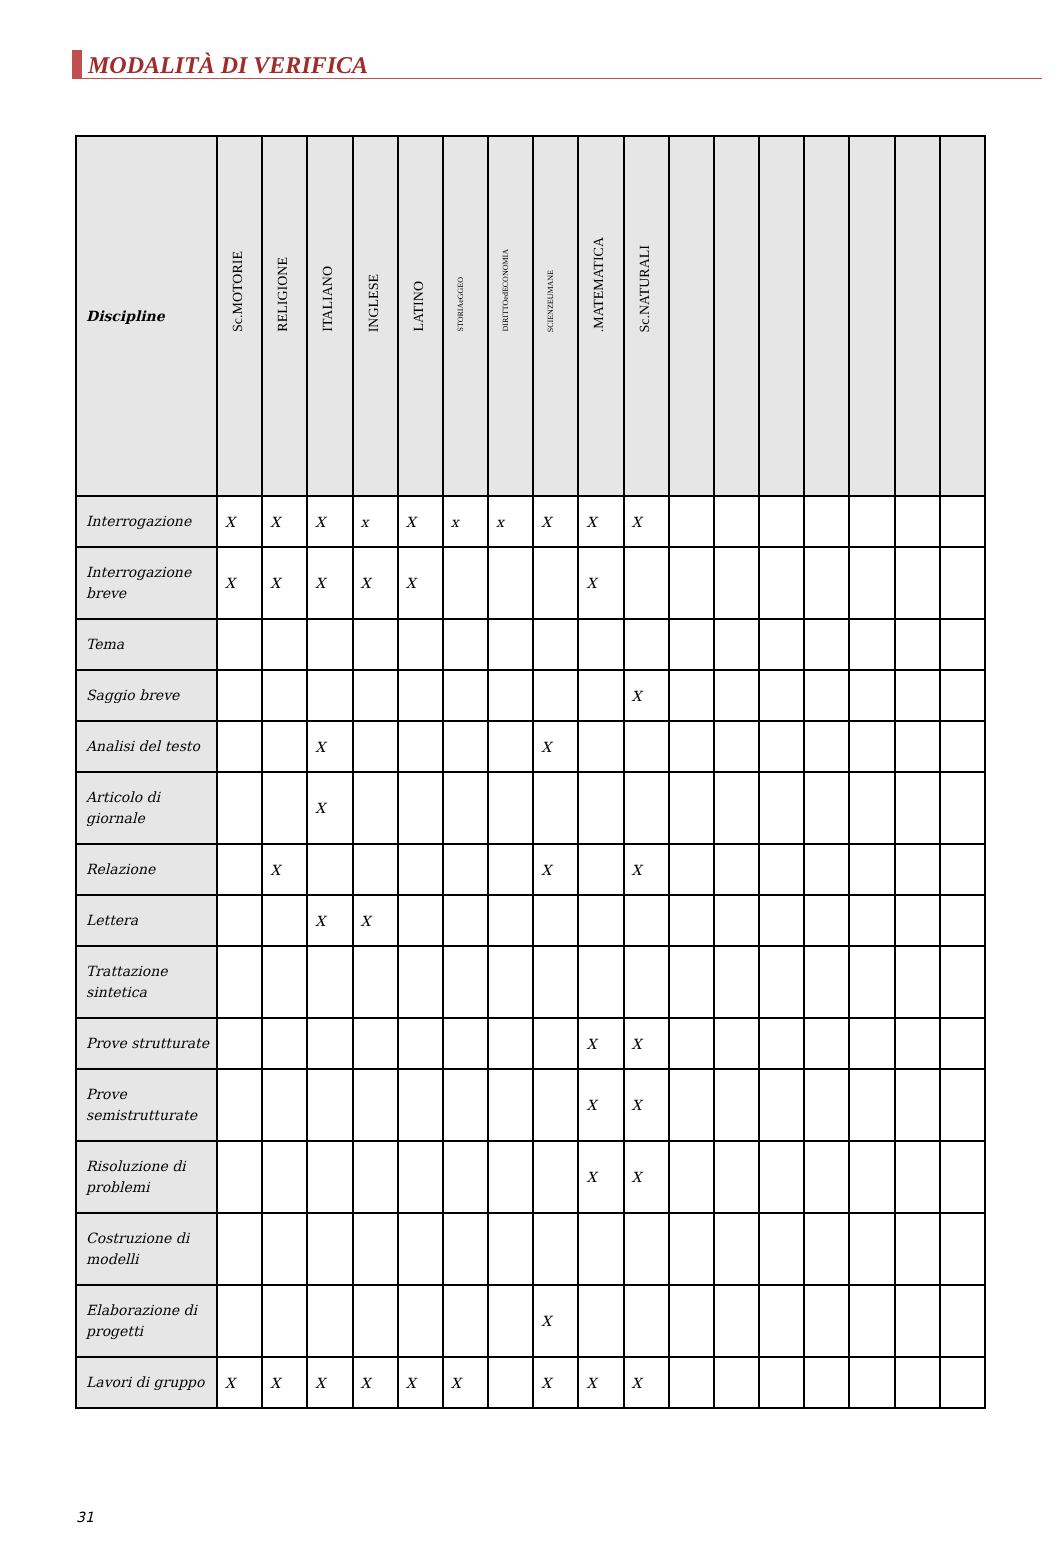MODALITÀ DI VERIFICA
| Discipline | Sc.MOTORIE | RELIGIONE | ITALIANO | INGLESE | LATINO | STORIAeGGEO | DIRITTOedECONOMIA | SCIENZEUMANE | .MATEMATICA | Sc.NATURALI | | | | | | | |
| --- | --- | --- | --- | --- | --- | --- | --- | --- | --- | --- | --- | --- | --- | --- | --- | --- | --- |
| Interrogazione | X | X | X | x | X | x | x | X | X | X | | | | | | | |
| Interrogazione breve | X | X | X | X | X | | | | X | | | | | | | | |
| Tema | | | | | | | | | | | | | | | | | |
| Saggio breve | | | | | | | | | | X | | | | | | | |
| Analisi del testo | | | X | | | | | X | | | | | | | | | |
| Articolo di giornale | | | X | | | | | | | | | | | | | | |
| Relazione | | X | | | | | | X | | X | | | | | | | |
| Lettera | | | X | X | | | | | | | | | | | | | |
| Trattazione sintetica | | | | | | | | | | | | | | | | | |
| Prove strutturate | | | | | | | | | X | X | | | | | | | |
| Prove semistrutturate | | | | | | | | | X | X | | | | | | | |
| Risoluzione di problemi | | | | | | | | | X | X | | | | | | | |
| Costruzione di modelli | | | | | | | | | | | | | | | | | |
| Elaborazione di progetti | | | | | | | | X | | | | | | | | | |
| Lavori di gruppo | X | X | X | X | X | X | | X | X | X | | | | | | | |
31